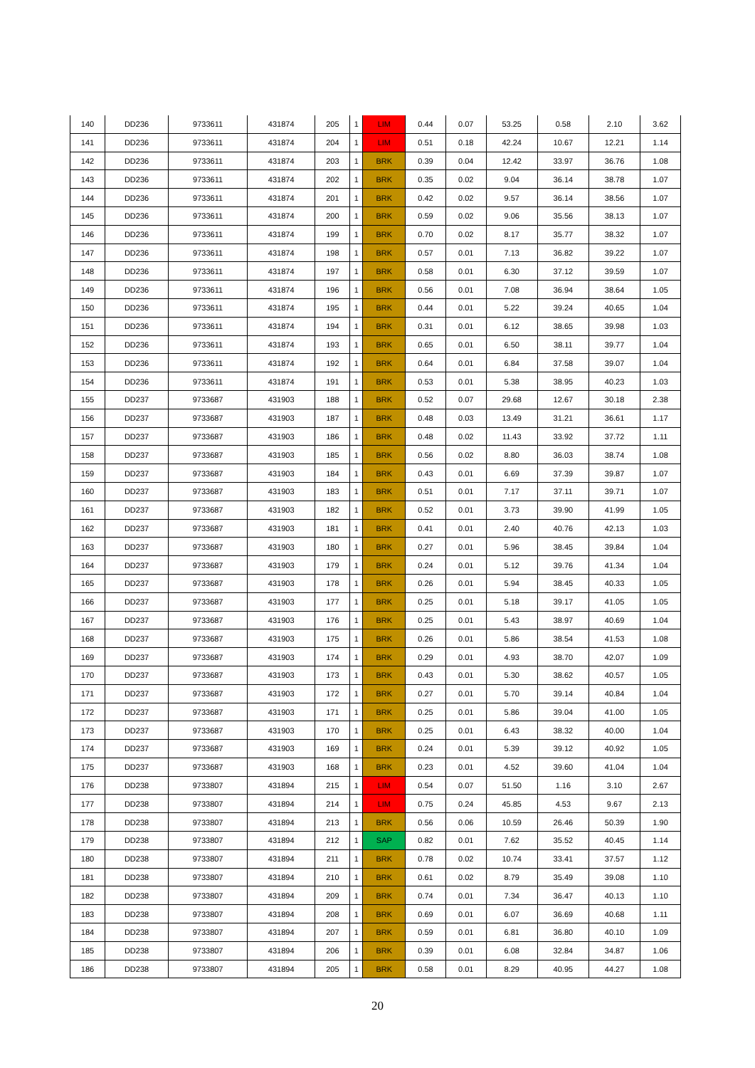| 140 | DD236 | 9733611 | 431874 | 205 | 1 | LIM | 0.44 | 0.07 | 53.25 | 0.58 | 2.10 | 3.62 |
| 141 | DD236 | 9733611 | 431874 | 204 | 1 | LIM | 0.51 | 0.18 | 42.24 | 10.67 | 12.21 | 1.14 |
| 142 | DD236 | 9733611 | 431874 | 203 | 1 | BRK | 0.39 | 0.04 | 12.42 | 33.97 | 36.76 | 1.08 |
| 143 | DD236 | 9733611 | 431874 | 202 | 1 | BRK | 0.35 | 0.02 | 9.04 | 36.14 | 38.78 | 1.07 |
| 144 | DD236 | 9733611 | 431874 | 201 | 1 | BRK | 0.42 | 0.02 | 9.57 | 36.14 | 38.56 | 1.07 |
| 145 | DD236 | 9733611 | 431874 | 200 | 1 | BRK | 0.59 | 0.02 | 9.06 | 35.56 | 38.13 | 1.07 |
| 146 | DD236 | 9733611 | 431874 | 199 | 1 | BRK | 0.70 | 0.02 | 8.17 | 35.77 | 38.32 | 1.07 |
| 147 | DD236 | 9733611 | 431874 | 198 | 1 | BRK | 0.57 | 0.01 | 7.13 | 36.82 | 39.22 | 1.07 |
| 148 | DD236 | 9733611 | 431874 | 197 | 1 | BRK | 0.58 | 0.01 | 6.30 | 37.12 | 39.59 | 1.07 |
| 149 | DD236 | 9733611 | 431874 | 196 | 1 | BRK | 0.56 | 0.01 | 7.08 | 36.94 | 38.64 | 1.05 |
| 150 | DD236 | 9733611 | 431874 | 195 | 1 | BRK | 0.44 | 0.01 | 5.22 | 39.24 | 40.65 | 1.04 |
| 151 | DD236 | 9733611 | 431874 | 194 | 1 | BRK | 0.31 | 0.01 | 6.12 | 38.65 | 39.98 | 1.03 |
| 152 | DD236 | 9733611 | 431874 | 193 | 1 | BRK | 0.65 | 0.01 | 6.50 | 38.11 | 39.77 | 1.04 |
| 153 | DD236 | 9733611 | 431874 | 192 | 1 | BRK | 0.64 | 0.01 | 6.84 | 37.58 | 39.07 | 1.04 |
| 154 | DD236 | 9733611 | 431874 | 191 | 1 | BRK | 0.53 | 0.01 | 5.38 | 38.95 | 40.23 | 1.03 |
| 155 | DD237 | 9733687 | 431903 | 188 | 1 | BRK | 0.52 | 0.07 | 29.68 | 12.67 | 30.18 | 2.38 |
| 156 | DD237 | 9733687 | 431903 | 187 | 1 | BRK | 0.48 | 0.03 | 13.49 | 31.21 | 36.61 | 1.17 |
| 157 | DD237 | 9733687 | 431903 | 186 | 1 | BRK | 0.48 | 0.02 | 11.43 | 33.92 | 37.72 | 1.11 |
| 158 | DD237 | 9733687 | 431903 | 185 | 1 | BRK | 0.56 | 0.02 | 8.80 | 36.03 | 38.74 | 1.08 |
| 159 | DD237 | 9733687 | 431903 | 184 | 1 | BRK | 0.43 | 0.01 | 6.69 | 37.39 | 39.87 | 1.07 |
| 160 | DD237 | 9733687 | 431903 | 183 | 1 | BRK | 0.51 | 0.01 | 7.17 | 37.11 | 39.71 | 1.07 |
| 161 | DD237 | 9733687 | 431903 | 182 | 1 | BRK | 0.52 | 0.01 | 3.73 | 39.90 | 41.99 | 1.05 |
| 162 | DD237 | 9733687 | 431903 | 181 | 1 | BRK | 0.41 | 0.01 | 2.40 | 40.76 | 42.13 | 1.03 |
| 163 | DD237 | 9733687 | 431903 | 180 | 1 | BRK | 0.27 | 0.01 | 5.96 | 38.45 | 39.84 | 1.04 |
| 164 | DD237 | 9733687 | 431903 | 179 | 1 | BRK | 0.24 | 0.01 | 5.12 | 39.76 | 41.34 | 1.04 |
| 165 | DD237 | 9733687 | 431903 | 178 | 1 | BRK | 0.26 | 0.01 | 5.94 | 38.45 | 40.33 | 1.05 |
| 166 | DD237 | 9733687 | 431903 | 177 | 1 | BRK | 0.25 | 0.01 | 5.18 | 39.17 | 41.05 | 1.05 |
| 167 | DD237 | 9733687 | 431903 | 176 | 1 | BRK | 0.25 | 0.01 | 5.43 | 38.97 | 40.69 | 1.04 |
| 168 | DD237 | 9733687 | 431903 | 175 | 1 | BRK | 0.26 | 0.01 | 5.86 | 38.54 | 41.53 | 1.08 |
| 169 | DD237 | 9733687 | 431903 | 174 | 1 | BRK | 0.29 | 0.01 | 4.93 | 38.70 | 42.07 | 1.09 |
| 170 | DD237 | 9733687 | 431903 | 173 | 1 | BRK | 0.43 | 0.01 | 5.30 | 38.62 | 40.57 | 1.05 |
| 171 | DD237 | 9733687 | 431903 | 172 | 1 | BRK | 0.27 | 0.01 | 5.70 | 39.14 | 40.84 | 1.04 |
| 172 | DD237 | 9733687 | 431903 | 171 | 1 | BRK | 0.25 | 0.01 | 5.86 | 39.04 | 41.00 | 1.05 |
| 173 | DD237 | 9733687 | 431903 | 170 | 1 | BRK | 0.25 | 0.01 | 6.43 | 38.32 | 40.00 | 1.04 |
| 174 | DD237 | 9733687 | 431903 | 169 | 1 | BRK | 0.24 | 0.01 | 5.39 | 39.12 | 40.92 | 1.05 |
| 175 | DD237 | 9733687 | 431903 | 168 | 1 | BRK | 0.23 | 0.01 | 4.52 | 39.60 | 41.04 | 1.04 |
| 176 | DD238 | 9733807 | 431894 | 215 | 1 | LIM | 0.54 | 0.07 | 51.50 | 1.16 | 3.10 | 2.67 |
| 177 | DD238 | 9733807 | 431894 | 214 | 1 | LIM | 0.75 | 0.24 | 45.85 | 4.53 | 9.67 | 2.13 |
| 178 | DD238 | 9733807 | 431894 | 213 | 1 | BRK | 0.56 | 0.06 | 10.59 | 26.46 | 50.39 | 1.90 |
| 179 | DD238 | 9733807 | 431894 | 212 | 1 | SAP | 0.82 | 0.01 | 7.62 | 35.52 | 40.45 | 1.14 |
| 180 | DD238 | 9733807 | 431894 | 211 | 1 | BRK | 0.78 | 0.02 | 10.74 | 33.41 | 37.57 | 1.12 |
| 181 | DD238 | 9733807 | 431894 | 210 | 1 | BRK | 0.61 | 0.02 | 8.79 | 35.49 | 39.08 | 1.10 |
| 182 | DD238 | 9733807 | 431894 | 209 | 1 | BRK | 0.74 | 0.01 | 7.34 | 36.47 | 40.13 | 1.10 |
| 183 | DD238 | 9733807 | 431894 | 208 | 1 | BRK | 0.69 | 0.01 | 6.07 | 36.69 | 40.68 | 1.11 |
| 184 | DD238 | 9733807 | 431894 | 207 | 1 | BRK | 0.59 | 0.01 | 6.81 | 36.80 | 40.10 | 1.09 |
| 185 | DD238 | 9733807 | 431894 | 206 | 1 | BRK | 0.39 | 0.01 | 6.08 | 32.84 | 34.87 | 1.06 |
| 186 | DD238 | 9733807 | 431894 | 205 | 1 | BRK | 0.58 | 0.01 | 8.29 | 40.95 | 44.27 | 1.08 |
20